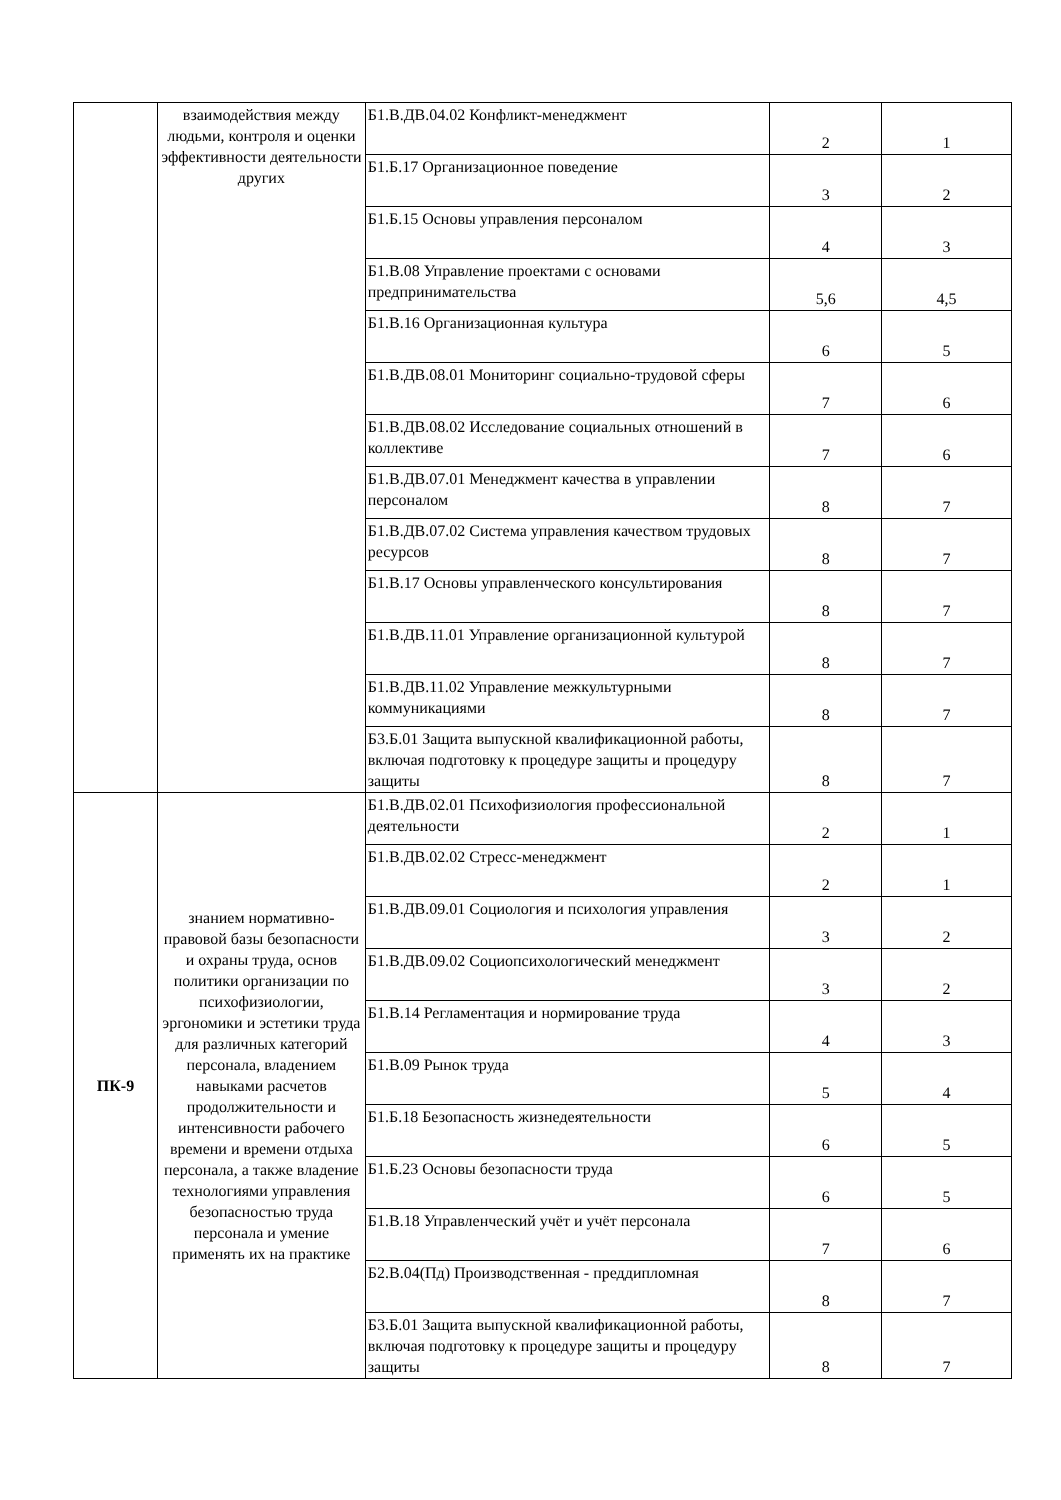| | взаимодействия между людьми, контроля и оценки эффективности деятельности других | Б1.В.ДВ.04.02 Конфликт-менеджмент | 2 | 1 |
| | | Б1.Б.17 Организационное поведение | 3 | 2 |
| | | Б1.Б.15 Основы управления персоналом | 4 | 3 |
| | | Б1.В.08 Управление проектами с основами предпринимательства | 5,6 | 4,5 |
| | | Б1.В.16 Организационная культура | 6 | 5 |
| | | Б1.В.ДВ.08.01 Мониторинг социально-трудовой сферы | 7 | 6 |
| | | Б1.В.ДВ.08.02 Исследование социальных отношений в коллективе | 7 | 6 |
| | | Б1.В.ДВ.07.01 Менеджмент качества в управлении персоналом | 8 | 7 |
| | | Б1.В.ДВ.07.02 Система управления качеством трудовых ресурсов | 8 | 7 |
| | | Б1.В.17 Основы управленческого консультирования | 8 | 7 |
| | | Б1.В.ДВ.11.01 Управление организационной культурой | 8 | 7 |
| | | Б1.В.ДВ.11.02 Управление межкультурными коммуникациями | 8 | 7 |
| | | Б3.Б.01 Защита выпускной квалификационной работы, включая подготовку к процедуре защиты и процедуру защиты | 8 | 7 |
| ПК-9 | знанием нормативно-правовой базы безопасности и охраны труда, основ политики организации по психофизиологии, эргономики и эстетики труда для различных категорий персонала, владением навыками расчетов продолжительности и интенсивности рабочего времени и времени отдыха персонала, а также владение технологиями управления безопасностью труда персонала и умение применять их на практике | Б1.В.ДВ.02.01 Психофизиология профессиональной деятельности | 2 | 1 |
| | | Б1.В.ДВ.02.02 Стресс-менеджмент | 2 | 1 |
| | | Б1.В.ДВ.09.01 Социология и психология управления | 3 | 2 |
| | | Б1.В.ДВ.09.02 Социопсихологический менеджмент | 3 | 2 |
| | | Б1.В.14 Регламентация и нормирование труда | 4 | 3 |
| | | Б1.В.09 Рынок труда | 5 | 4 |
| | | Б1.Б.18 Безопасность жизнедеятельности | 6 | 5 |
| | | Б1.Б.23 Основы безопасности труда | 6 | 5 |
| | | Б1.В.18 Управленческий учёт и учёт персонала | 7 | 6 |
| | | Б2.В.04(Пд) Производственная - преддипломная | 8 | 7 |
| | | Б3.Б.01 Защита выпускной квалификационной работы, включая подготовку к процедуре защиты и процедуру защиты | 8 | 7 |